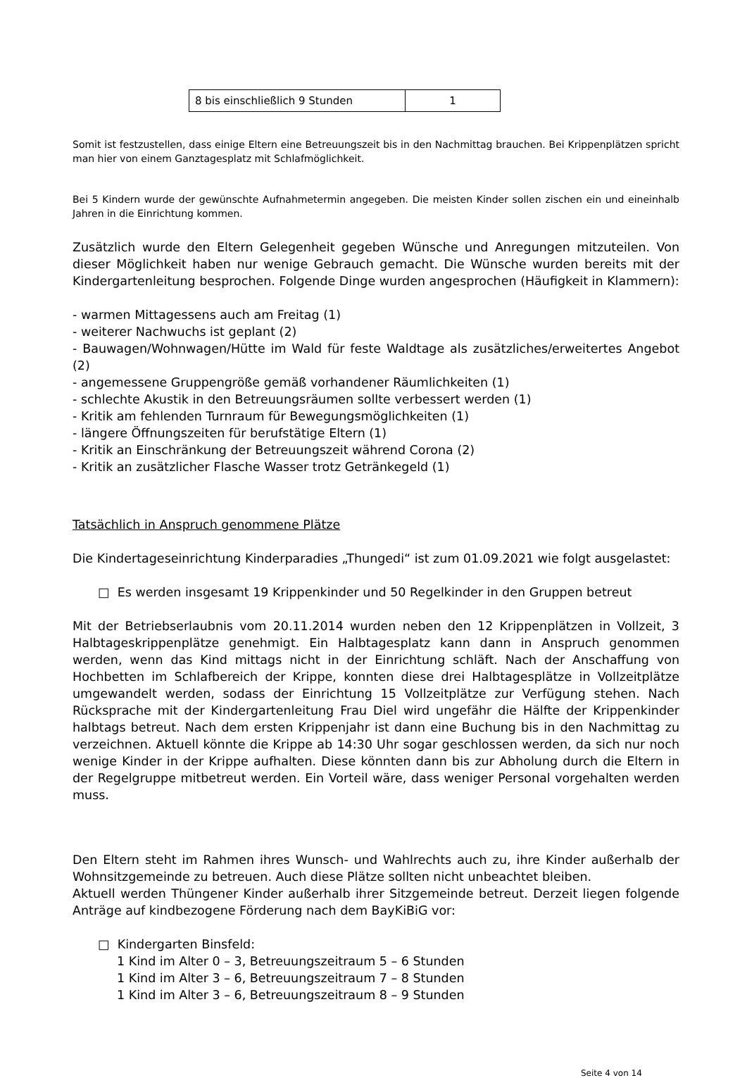| 8 bis einschließlich 9 Stunden | 1 |
Somit ist festzustellen, dass einige Eltern eine Betreuungszeit bis in den Nachmittag brauchen. Bei Krippenplätzen spricht man hier von einem Ganztagesplatz mit Schlafmöglichkeit.
Bei 5 Kindern wurde der gewünschte Aufnahmetermin angegeben. Die meisten Kinder sollen zischen ein und eineinhalb Jahren in die Einrichtung kommen.
Zusätzlich wurde den Eltern Gelegenheit gegeben Wünsche und Anregungen mitzuteilen. Von dieser Möglichkeit haben nur wenige Gebrauch gemacht. Die Wünsche wurden bereits mit der Kindergartenleitung besprochen. Folgende Dinge wurden angesprochen (Häufigkeit in Klammern):
- warmen Mittagessens auch am Freitag (1)
- weiterer Nachwuchs ist geplant (2)
- Bauwagen/Wohnwagen/Hütte im Wald für feste Waldtage als zusätzliches/erweitertes Angebot (2)
- angemessene Gruppengröße gemäß vorhandener Räumlichkeiten (1)
- schlechte Akustik in den Betreuungsräumen sollte verbessert werden (1)
- Kritik am fehlenden Turnraum für Bewegungsmöglichkeiten (1)
- längere Öffnungszeiten für berufstätige Eltern (1)
- Kritik an Einschränkung der Betreuungszeit während Corona (2)
- Kritik an zusätzlicher Flasche Wasser trotz Getränkegeld (1)
Tatsächlich in Anspruch genommene Plätze
Die Kindertageseinrichtung Kinderparadies „Thungedi“ ist zum 01.09.2021 wie folgt ausgelastet:
□ Es werden insgesamt 19 Krippenkinder und 50 Regelkinder in den Gruppen betreut
Mit der Betriebserlaubnis vom 20.11.2014 wurden neben den 12 Krippenplätzen in Vollzeit, 3 Halbtageskrippenplätze genehmigt. Ein Halbtagesplatz kann dann in Anspruch genommen werden, wenn das Kind mittags nicht in der Einrichtung schläft. Nach der Anschaffung von Hochbetten im Schlafbereich der Krippe, konnten diese drei Halbtagesplätze in Vollzeitplätze umgewandelt werden, sodass der Einrichtung 15 Vollzeitplätze zur Verfügung stehen. Nach Rücksprache mit der Kindergartenleitung Frau Diel wird ungefähr die Hälfte der Krippenkinder halbtags betreut. Nach dem ersten Krippenjahr ist dann eine Buchung bis in den Nachmittag zu verzeichnen. Aktuell könnte die Krippe ab 14:30 Uhr sogar geschlossen werden, da sich nur noch wenige Kinder in der Krippe aufhalten. Diese könnten dann bis zur Abholung durch die Eltern in der Regelgruppe mitbetreut werden. Ein Vorteil wäre, dass weniger Personal vorgehalten werden muss.
Den Eltern steht im Rahmen ihres Wunsch- und Wahlrechts auch zu, ihre Kinder außerhalb der Wohnsitzgemeinde zu betreuen. Auch diese Plätze sollten nicht unbeachtet bleiben.
Aktuell werden Thüngener Kinder außerhalb ihrer Sitzgemeinde betreut. Derzeit liegen folgende Anträge auf kindbezogene Förderung nach dem BayKiBiG vor:
□ Kindergarten Binsfeld:
1 Kind im Alter 0 – 3, Betreuungszeitraum 5 – 6 Stunden
1 Kind im Alter 3 – 6, Betreuungszeitraum 7 – 8 Stunden
1 Kind im Alter 3 – 6, Betreuungszeitraum 8 – 9 Stunden
Seite 4 von 14